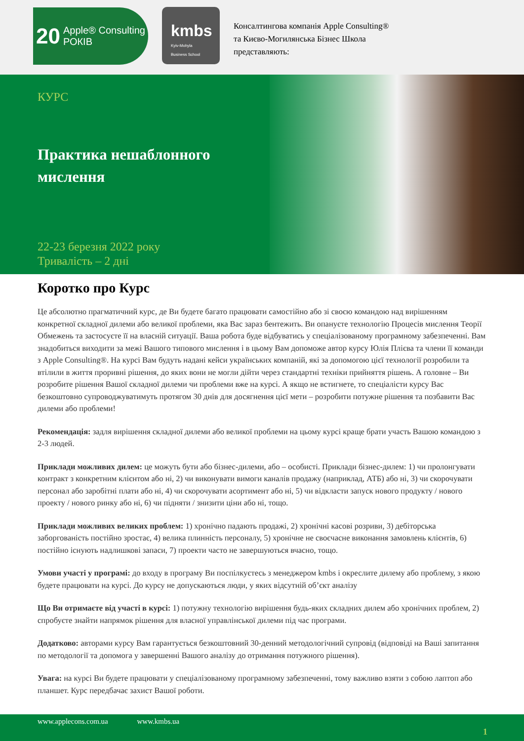20 Apple® Consulting
РОКІВ
kmbs
Kyiv-Mohyla
Business School
Консалтингова компанія Apple Consulting®
та Києво-Могилянська Бізнес Школа
представляють:
КУРС
Практика нешаблонного
мислення
22-23 березня 2022 року
Тривалість – 2 дні
Коротко про Курс
Це абсолютно прагматичний курс, де Ви будете багато працювати самостійно або зі своєю командою над вирішенням конкретної складної дилеми або великої проблеми, яка Вас зараз бентежить. Ви опануєте технологію Процесів мислення Теорії Обмежень та застосуєте її на власній ситуації. Ваша робота буде відбуватись у спеціалізованому програмному забезпеченні. Вам знадобиться виходити за межі Вашого типового мислення і в цьому Вам допоможе автор курсу Юлія Плієва та члени її команди з Apple Consulting®. На курсі Вам будуть надані кейси українських компаній, які за допомогою цієї технології розробили та втілили в життя проривні рішення, до яких вони не могли дійти через стандартні техніки прийняття рішень. А головне – Ви розробите рішення Вашої складної дилеми чи проблеми вже на курсі. А якщо не встигнете, то спеціалісти курсу Вас безкоштовно супроводжуватимуть протягом 30 днів для досягнення цієї мети – розробити потужне рішення та позбавити Вас дилеми або проблеми!
Рекомендація: задля вирішення складної дилеми або великої проблеми на цьому курсі краще брати участь Вашою командою з 2-3 людей.
Приклади можливих дилем: це можуть бути або бізнес-дилеми, або – особисті. Приклади бізнес-дилем: 1) чи пролонгувати контракт з конкретним клієнтом або ні, 2) чи виконувати вимоги каналів продажу (наприклад, АТБ) або ні, 3) чи скорочувати персонал або заробітні плати або ні, 4) чи скорочувати асортимент або ні, 5) чи відкласти запуск нового продукту / нового проекту / нового ринку або ні, 6) чи підняти / знизити ціни або ні, тощо.
Приклади можливих великих проблем: 1) хронічно падають продажі, 2) хронічні касові розриви, 3) дебіторська заборгованість постійно зростає, 4) велика плинність персоналу, 5) хронічне не своєчасне виконання замовлень клієнтів, 6) постійно існують надлишкові запаси, 7) проекти часто не завершуються вчасно, тощо.
Умови участі у програмі: до входу в програму Ви поспілкуєтесь з менеджером kmbs і окреслите дилему або проблему, з якою будете працювати на курсі. До курсу не допускаються люди, у яких відсутній об’єкт аналізу
Що Ви отримаєте від участі в курсі: 1) потужну технологію вирішення будь-яких складних дилем або хронічних проблем, 2) спробуєте знайти напрямок рішення для власної управлінської дилеми під час програми.
Додатково: авторами курсу Вам гарантується безкоштовний 30-денний методологічний супровід (відповіді на Ваші запитання по методології та допомога у завершенні Вашого аналізу до отримання потужного рішення).
Увага: на курсі Ви будете працювати у спеціалізованому програмному забезпеченні, тому важливо взяти з собою лаптоп або планшет. Курс передбачає захист Вашої роботи.
www.applecons.com.ua www.kmbs.ua
1